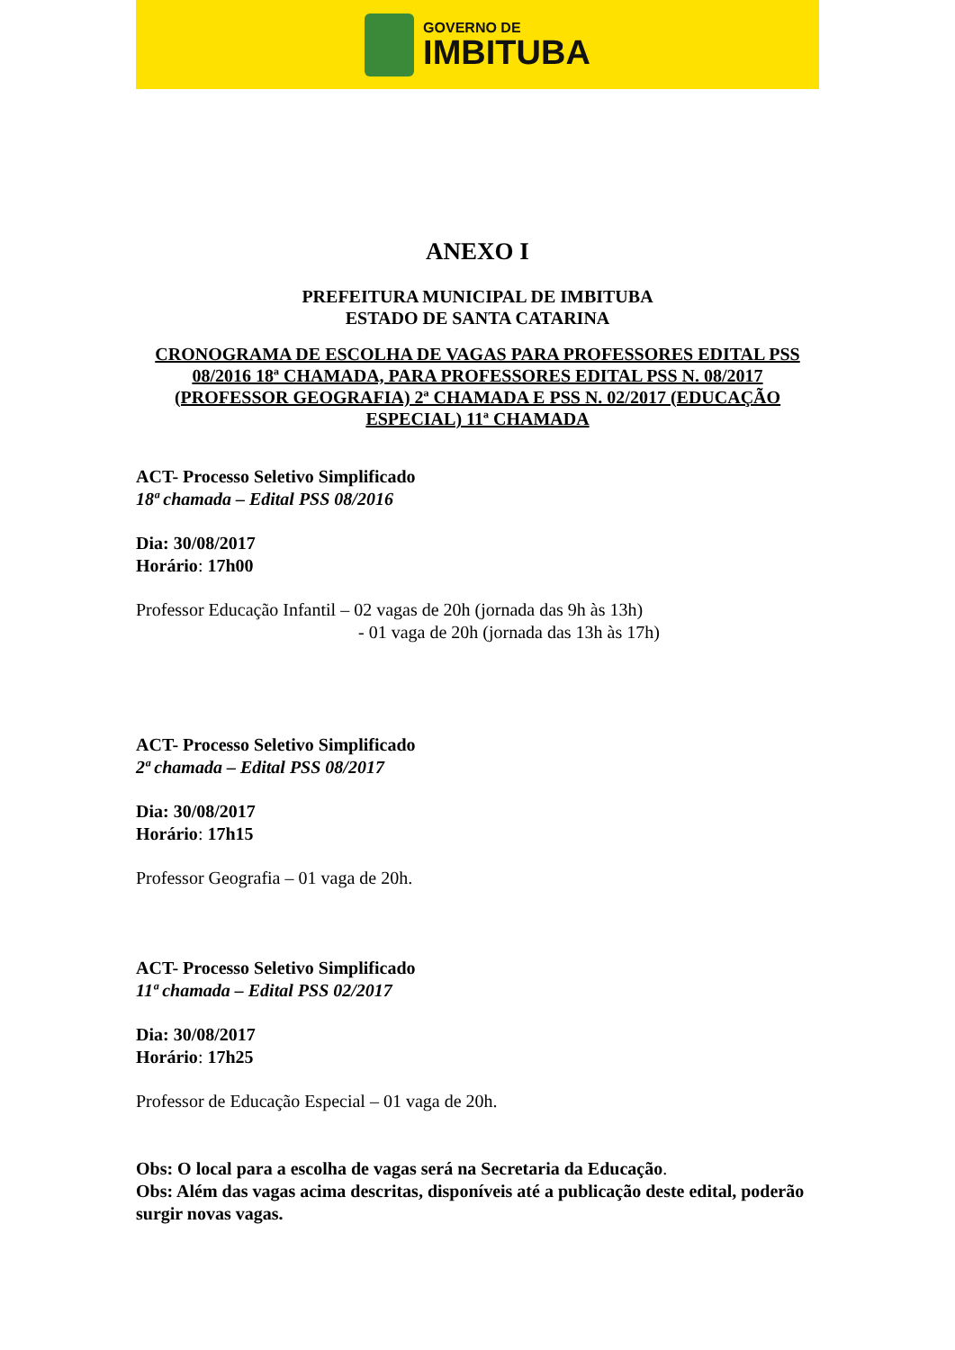GOVERNO DE
IMBITUBA
ANEXO I
PREFEITURA MUNICIPAL DE IMBITUBA
ESTADO DE SANTA CATARINA
CRONOGRAMA DE ESCOLHA DE VAGAS PARA PROFESSORES EDITAL PSS 08/2016 18ª CHAMADA, PARA PROFESSORES EDITAL PSS N. 08/2017 (PROFESSOR GEOGRAFIA) 2ª CHAMADA E PSS N. 02/2017 (EDUCAÇÃO ESPECIAL) 11ª CHAMADA
ACT- Processo Seletivo Simplificado
18ª chamada – Edital PSS 08/2016
Dia: 30/08/2017
Horário: 17h00
Professor Educação Infantil – 02 vagas de 20h (jornada das 9h às 13h)
- 01 vaga de 20h (jornada das 13h às 17h)
ACT- Processo Seletivo Simplificado
2ª chamada – Edital PSS 08/2017
Dia: 30/08/2017
Horário: 17h15
Professor Geografia – 01 vaga de 20h.
ACT- Processo Seletivo Simplificado
11ª chamada – Edital PSS 02/2017
Dia: 30/08/2017
Horário: 17h25
Professor de Educação Especial – 01 vaga de 20h.
Obs: O local para a escolha de vagas será na Secretaria da Educação.
Obs: Além das vagas acima descritas, disponíveis até a publicação deste edital, poderão surgir novas vagas.